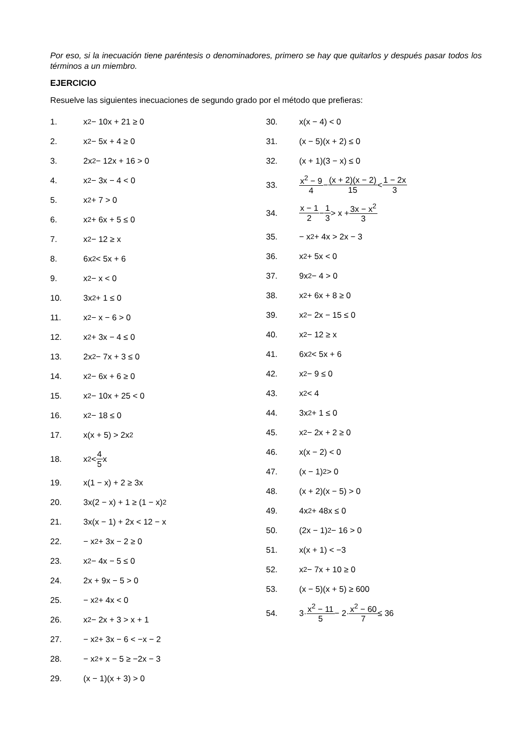Por eso, si la inecuación tiene paréntesis o denominadores, primero se hay que quitarlos y después pasar todos los términos a un miembro.
EJERCICIO
Resuelve las siguientes inecuaciones de segundo grado por el método que prefieras:
1. x<sup>2</sup> − 10x + 21 ≥ 0
2. x<sup>2</sup> − 5x + 4 ≥ 0
3. 2x<sup>2</sup> − 12x + 16 > 0
4. x<sup>2</sup> − 3x − 4 < 0
5. x<sup>2</sup> + 7 > 0
6. x<sup>2</sup> + 6x + 5 ≤ 0
7. x<sup>2</sup> − 12 ≥ x
8. 6x<sup>2</sup> < 5x + 6
9. x<sup>2</sup> − x < 0
10. 3x<sup>2</sup> + 1 ≤ 0
11. x<sup>2</sup> − x − 6 > 0
12. x<sup>2</sup> + 3x − 4 ≤ 0
13. 2x<sup>2</sup> − 7x + 3 ≤ 0
14. x<sup>2</sup> − 6x + 6 ≥ 0
15. x<sup>2</sup> − 10x + 25 < 0
16. x<sup>2</sup> − 18 ≤ 0
17. x(x + 5) > 2x<sup>2</sup>
18. x<sup>2</sup> < 4 5 x
19. x(1 − x) + 2 ≥ 3x
20. 3x(2 − x) + 1 ≥ (1 − x)<sup>2</sup>
21. 3x(x − 1) + 2x < 12 − x
22. − x<sup>2</sup> + 3x − 2 ≥ 0
23. x<sup>2</sup> − 4x − 5 ≤ 0
24. 2x + 9x − 5 > 0
25. − x<sup>2</sup> + 4x < 0
26. x<sup>2</sup> − 2x + 3 > x + 1
27. − x<sup>2</sup> + 3x − 6 < −x − 2
28. − x<sup>2</sup> + x − 5 ≥ −2x − 3
29. (x − 1)(x + 3) > 0
30. x(x − 4) < 0
31. (x − 5)(x + 2) ≤ 0
32. (x + 1)(3 − x) ≤ 0
33. x<sup>2</sup> − 9 4 − (x + 2)(x − 2) 15 < 1 − 2x 3
34. x − 1 2 − 1 3 > x + 3x − x<sup>2</sup> 3
35. − x<sup>2</sup> + 4x > 2x − 3
36. x<sup>2</sup> + 5x < 0
37. 9x<sup>2</sup> − 4 > 0
38. x<sup>2</sup> + 6x + 8 ≥ 0
39. x<sup>2</sup> − 2x − 15 ≤ 0
40. x<sup>2</sup> − 12 ≥ x
41. 6x<sup>2</sup> < 5x + 6
42. x<sup>2</sup> − 9 ≤ 0
43. x<sup>2</sup> < 4
44. 3x<sup>2</sup> + 1 ≤ 0
45. x<sup>2</sup> − 2x + 2 ≥ 0
46. x(x − 2) < 0
47. (x − 1)<sup>2</sup> > 0
48. (x + 2)(x − 5) > 0
49. 4x<sup>2</sup> + 48x ≤ 0
50. (2x − 1)<sup>2</sup> − 16 > 0
51. x(x + 1) < −3
52. x<sup>2</sup> − 7x + 10 ≥ 0
53. (x − 5)(x + 5) ≥ 600
54. 3· x<sup>2</sup> − 11 5 − 2· x<sup>2</sup> − 60 7 ≤ 36